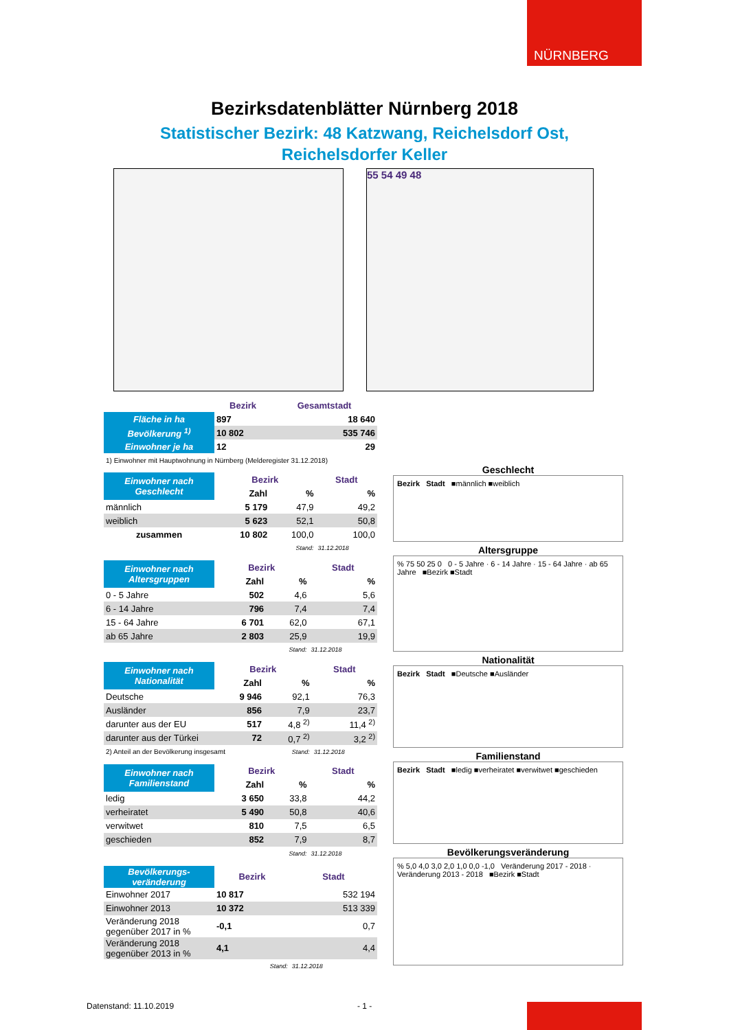NÜRNBERG
Bezirksdatenblätter Nürnberg 2018
Statistischer Bezirk: 48 Katzwang, Reichelsdorf Ost,
Reichelsdorfer Keller
55 54 49 48
| | Bezirk | Gesamtstadt |
| Fläche in ha | 897 | 18 640 |
| Bevölkerung <sup>1)</sup> | 10 802 | 535 746 |
| Einwohner je ha | 12 | 29 |
| 1) Einwohner mit Hauptwohnung in Nürnberg (Melderegister 31.12.2018) | | |
| Einwohner nach Geschlecht | Bezirk | | Stadt |
| | Zahl | % | % |
| männlich | 5 179 | 47,9 | 49,2 |
| weiblich | 5 623 | 52,1 | 50,8 |
| zusammen | 10 802 | 100,0 | 100,0 |
| | | Stand: | 31.12.2018 |
| Einwohner nach Altersgruppen | Bezirk | | Stadt |
| | Zahl | % | % |
| 0 - 5 Jahre | 502 | 4,6 | 5,6 |
| 6 - 14 Jahre | 796 | 7,4 | 7,4 |
| 15 - 64 Jahre | 6 701 | 62,0 | 67,1 |
| ab 65 Jahre | 2 803 | 25,9 | 19,9 |
| | | Stand: | 31.12.2018 |
| Einwohner nach Nationalität | Bezirk | | Stadt |
| | Zahl | % | % |
| Deutsche | 9 946 | 92,1 | 76,3 |
| Ausländer | 856 | 7,9 | 23,7 |
| darunter aus der EU | 517 | 4,8 <sup>2)</sup> | 11,4 <sup>2)</sup> |
| darunter aus der Türkei | 72 | 0,7 <sup>2)</sup> | 3,2 <sup>2)</sup> |
| 2) Anteil an der Bevölkerung insgesamt | | Stand: | 31.12.2018 |
| Einwohner nach Familienstand | Bezirk | | Stadt |
| | Zahl | % | % |
| ledig | 3 650 | 33,8 | 44,2 |
| verheiratet | 5 490 | 50,8 | 40,6 |
| verwitwet | 810 | 7,5 | 6,5 |
| geschieden | 852 | 7,9 | 8,7 |
| | | Stand: | 31.12.2018 |
| Bevölkerungs-veränderung | Bezirk | Stadt |
| Einwohner 2017 | 10 817 | 532 194 |
| Einwohner 2013 | 10 372 | 513 339 |
| Veränderung 2018 gegenüber 2017 in % | -0,1 | 0,7 |
| Veränderung 2018 gegenüber 2013 in % | 4,1 | 4,4 |
| | Stand: | 31.12.2018 |
Geschlecht
Bezirk Stadt ■männlich ■weiblich
Altersgruppe
% 75 50 25 0 0 - 5 Jahre · 6 - 14 Jahre · 15 - 64 Jahre · ab 65 Jahre ■Bezirk ■Stadt
Nationalität
Bezirk Stadt ■Deutsche ■Ausländer
Familienstand
Bezirk Stadt ■ledig ■verheiratet ■verwitwet ■geschieden
Bevölkerungsveränderung
% 5,0 4,0 3,0 2,0 1,0 0,0 -1,0 Veränderung 2017 - 2018 · Veränderung 2013 - 2018 ■Bezirk ■Stadt
Datenstand: 11.10.2019 - 1 -